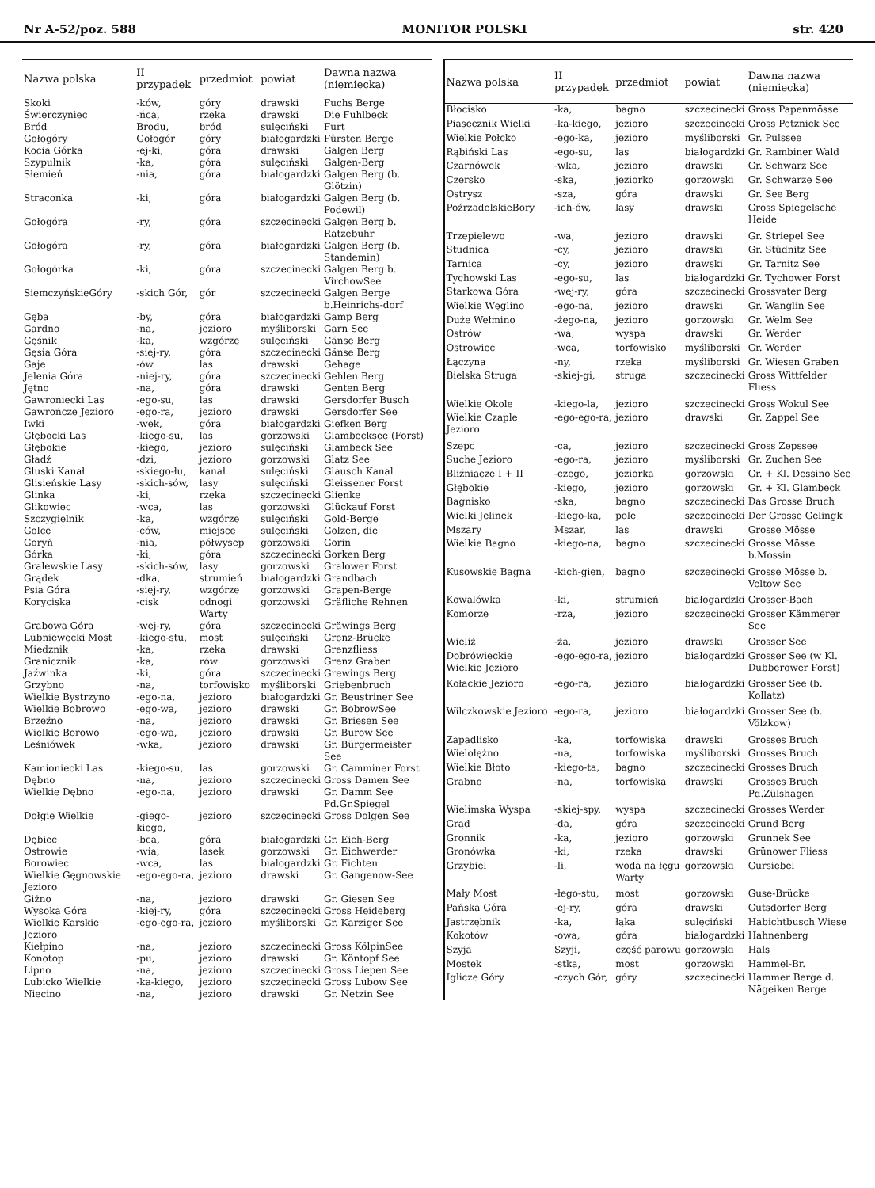Nr A-52/poz. 588 MONITOR POLSKI str. 420
| Nazwa polska | II przypadek | przedmiot | powiat | Dawna nazwa (niemiecka) |
| --- | --- | --- | --- | --- |
| Skoki | -ków, | góry | drawski | Fuchs Berge |
| Świerczyniec | -ńca, | rzeka | drawski | Die Fuhlbeck |
| Bród | Brodu, | bród | sulęciński | Furt |
| Gołogóry | Gołogór | góry | białogardzki | Fürsten Berge |
| Kocia Górka | -ej-ki, | góra | drawski | Galgen Berg |
| Szypulnik | -ka, | góra | sulęciński | Galgen-Berg |
| Słemień | -nia, | góra | białogardzki | Galgen Berg (b. Glötzin) |
| Straconka | -ki, | góra | białogardzki | Galgen Berg (b. Podewil) |
| Gołogóra | -ry, | góra | szczecinecki | Galgen Berg b. Ratzebuhr |
| Gołogóra | -ry, | góra | białogardzki | Galgen Berg (b. Standemin) |
| Gołogórka | -ki, | góra | szczecinecki | Galgen Berg b. VirchowSee |
| SiemczyńskieGóry | -skich Gór, | gór | szczecinecki | Galgen Berge b.Heinrichs-dorf |
| Gęba | -by, | góra | białogardzki | Gamp Berg |
| Gardno | -na, | jezioro | myśliborski | Garn See |
| Gęśnik | -ka, | wzgórze | sulęciński | Gänse Berg |
| Gęsia Góra | -siej-ry, | góra | szczecinecki | Gänse Berg |
| Gaje | -ów. | las | drawski | Gehage |
| Jelenia Góra | -niej-ry, | góra | szczecinecki | Gehlen Berg |
| Jętno | -na, | góra | drawski | Genten Berg |
| Gawroniecki Las | -ego-su, | las | drawski | Gersdorfer Busch |
| Gawrończe Jezioro | -ego-ra, | jezioro | drawski | Gersdorfer See |
| Iwki | -wek, | góra | białogardzki | Giefken Berg |
| Głębocki Las | -kiego-su, | las | gorzowski | Glambecksee (Forst) |
| Głębokie | -kiego, | jezioro | sulęciński | Glambeck See |
| Gładź | -dzi, | jezioro | gorzowski | Glatz See |
| Głuski Kanał | -skiego-łu, | kanał | sulęciński | Glausch Kanal |
| Glisieńskie Lasy | -skich-sów, | lasy | sulęciński | Gleissener Forst |
| Glinka | -ki, | rzeka | szczecinecki | Glienke |
| Glikowiec | -wca, | las | gorzowski | Glückauf Forst |
| Szczygielnik | -ka, | wzgórze | sulęciński | Gold-Berge |
| Golce | -ców, | miejsce | sulęciński | Golzen, die |
| Goryń | -nia, | półwysep | gorzowski | Gorin |
| Górka | -ki, | góra | szczecinecki | Gorken Berg |
| Gralewskie Lasy | -skich-sów, | lasy | gorzowski | Gralower Forst |
| Grądek | -dka, | strumień | białogardzki | Grandbach |
| Psia Góra | -siej-ry, | wzgórze | gorzowski | Grapen-Berge |
| Koryciska | -cisk | odnogi Warty | gorzowski | Gräfliche Rehnen |
| Grabowa Góra | -wej-ry, | góra | szczecinecki | Gräwings Berg |
| Lubniewecki Most | -kiego-stu, | most | sulęciński | Grenz-Brücke |
| Miedznik | -ka, | rzeka | drawski | Grenzfliess |
| Granicznik | -ka, | rów | gorzowski | Grenz Graben |
| Jaźwinka | -ki, | góra | szczecinecki | Grewings Berg |
| Grzybno | -na, | torfowisko | myśliborski | Griebenbruch |
| Wielkie Bystrzyno | -ego-na, | jezioro | białogardzki | Gr. Beustriner See |
| Wielkie Bobrowo | -ego-wa, | jezioro | drawski | Gr. BobrowSee |
| Brzeźno | -na, | jezioro | drawski | Gr. Briesen See |
| Wielkie Borowo | -ego-wa, | jezioro | drawski | Gr. Burow See |
| Leśniówek | -wka, | jezioro | drawski | Gr. Bürgermeister See |
| Kamioniecki Las | -kiego-su, | las | gorzowski | Gr. Camminer Forst |
| Dębno | -na, | jezioro | szczecinecki | Gross Damen See |
| Wielkie Dębno | -ego-na, | jezioro | drawski | Gr. Damm See Pd.Gr.Spiegel |
| Dołgie Wielkie | -giego-kiego, | jezioro | szczecinecki | Gross Dolgen See |
| Dębiec | -bca, | góra | białogardzki | Gr. Eich-Berg |
| Ostrowie | -wia, | lasek | gorzowski | Gr. Eichwerder |
| Borowiec | -wca, | las | białogardzki | Gr. Fichten |
| Wielkie Gęgnowskie Jezioro | -ego-ego-ra, | jezioro | drawski | Gr. Gangenow-See |
| Giżno | -na, | jezioro | drawski | Gr. Giesen See |
| Wysoka Góra | -kiej-ry, | góra | szczecinecki | Gross Heideberg |
| Wielkie Karskie Jezioro | -ego-ego-ra, | jezioro | myśliborski | Gr. Karziger See |
| Kiełpino | -na, | jezioro | szczecinecki | Gross KölpinSee |
| Konotop | -pu, | jezioro | drawski | Gr. Köntopf See |
| Lipno | -na, | jezioro | szczecinecki | Gross Liepen See |
| Lubicko Wielkie | -ka-kiego, | jezioro | szczecinecki | Gross Lubow See |
| Niecino | -na, | jezioro | drawski | Gr. Netzin See |
| Nazwa polska | II przypadek | przedmiot | powiat | Dawna nazwa (niemiecka) |
| --- | --- | --- | --- | --- |
| Błocisko | -ka, | bagno | szczecinecki | Gross Papenmösse |
| Piasecznik Wielki | -ka-kiego, | jezioro | szczecinecki | Gross Petznick See |
| Wielkie Połcko | -ego-ka, | jezioro | myśliborski | Gr. Pulssee |
| Rąbiński Las | -ego-su, | las | białogardzki | Gr. Rambiner Wald |
| Czarnówek | -wka, | jezioro | drawski | Gr. Schwarz See |
| Czersko | -ska, | jeziorko | gorzowski | Gr. Schwarze See |
| Ostrysz | -sza, | góra | drawski | Gr. See Berg |
| PoźrzadelskieBory | -ich-ów, | lasy | drawski | Gross Spiegelsche Heide |
| Trzepielewo | -wa, | jezioro | drawski | Gr. Striepel See |
| Studnica | -cy, | jezioro | drawski | Gr. Stüdnitz See |
| Tarnica | -cy, | jezioro | drawski | Gr. Tarnitz See |
| Tychowski Las | -ego-su, | las | białogardzki | Gr. Tychower Forst |
| Starkowa Góra | -wej-ry, | góra | szczecinecki | Grossvater Berg |
| Wielkie Węglino | -ego-na, | jezioro | drawski | Gr. Wanglin See |
| Duże Wełmino | -żego-na, | jezioro | gorzowski | Gr. Welm See |
| Ostrów | -wa, | wyspa | drawski | Gr. Werder |
| Ostrowiec | -wca, | torfowisko | myśliborski | Gr. Werder |
| Łączyna | -ny, | rzeka | myśliborski | Gr. Wiesen Graben |
| Bielska Struga | -skiej-gi, | struga | szczecinecki | Gross Wittfelder Fliess |
| Wielkie Okole | -kiego-la, | jezioro | szczecinecki | Gross Wokul See |
| Wielkie Czaple Jezioro | -ego-ego-ra, | jezioro | drawski | Gr. Zappel See |
| Szepc | -ca, | jezioro | szczecinecki | Gross Zepssee |
| Suche Jezioro | -ego-ra, | jezioro | myśliborski | Gr. Zuchen See |
| Bliźniacze I + II | -czego, | jeziorka | gorzowski | Gr. + Kl. Dessino See |
| Głębokie | -kiego, | jezioro | gorzowski | Gr. + Kl. Glambeck |
| Bagnisko | -ska, | bagno | szczecinecki | Das Grosse Bruch |
| Wielki Jelinek | -kiego-ka, | pole | szczecinecki | Der Grosse Gelingk |
| Mszary | Mszar, | las | drawski | Grosse Mösse |
| Wielkie Bagno | -kiego-na, | bagno | szczecinecki | Grosse Mösse b.Mossin |
| Kusowskie Bagna | -kich-gien, | bagno | szczecinecki | Grosse Mösse b. Veltow See |
| Kowalówka | -ki, | strumień | białogardzki | Grosser-Bach |
| Komorze | -rza, | jezioro | szczecinecki | Grosser Kämmerer See |
| Wieliż | -ża, | jezioro | drawski | Grosser See |
| Dobrówieckie Wielkie Jezioro | -ego-ego-ra, | jezioro | białogardzki | Grosser See (w Kl. Dubberower Forst) |
| Kołackie Jezioro | -ego-ra, | jezioro | białogardzki | Grosser See (b. Kollatz) |
| Wilczkowskie Jezioro | -ego-ra, | jezioro | białogardzki | Grosser See (b. Völzkow) |
| Zapadlisko | -ka, | torfowiska | drawski | Grosses Bruch |
| Wielołężno | -na, | torfowiska | myśliborski | Grosses Bruch |
| Wielkie Błoto | -kiego-ta, | bagno | szczecinecki | Grosses Bruch |
| Grabno | -na, | torfowiska | drawski | Grosses Bruch Pd.Zülshagen |
| Wielimska Wyspa | -skiej-spy, | wyspa | szczecinecki | Grosses Werder |
| Grąd | -da, | góra | szczecinecki | Grund Berg |
| Gronnik | -ka, | jezioro | gorzowski | Grunnek See |
| Gronówka | -ki, | rzeka | drawski | Grünower Fliess |
| Grzybiel | -li, | woda na łęgu Warty | gorzowski | Gursiebel |
| Mały Most | -łego-stu, | most | gorzowski | Guse-Brücke |
| Pańska Góra | -ej-ry, | góra | drawski | Gutsdorfer Berg |
| Jastrzębnik | -ka, | łąka | sulęciński | Habichtbusch Wiese |
| Kokotów | -owa, | góra | białogardzki | Hahnenberg |
| Szyja | Szyji, | część parowu | gorzowski | Hals |
| Mostek | -stka, | most | gorzowski | Hammel-Br. |
| Iglicze Góry | -czych Gór, | góry | szczecinecki | Hammer Berge d. Nägeiken Berge |